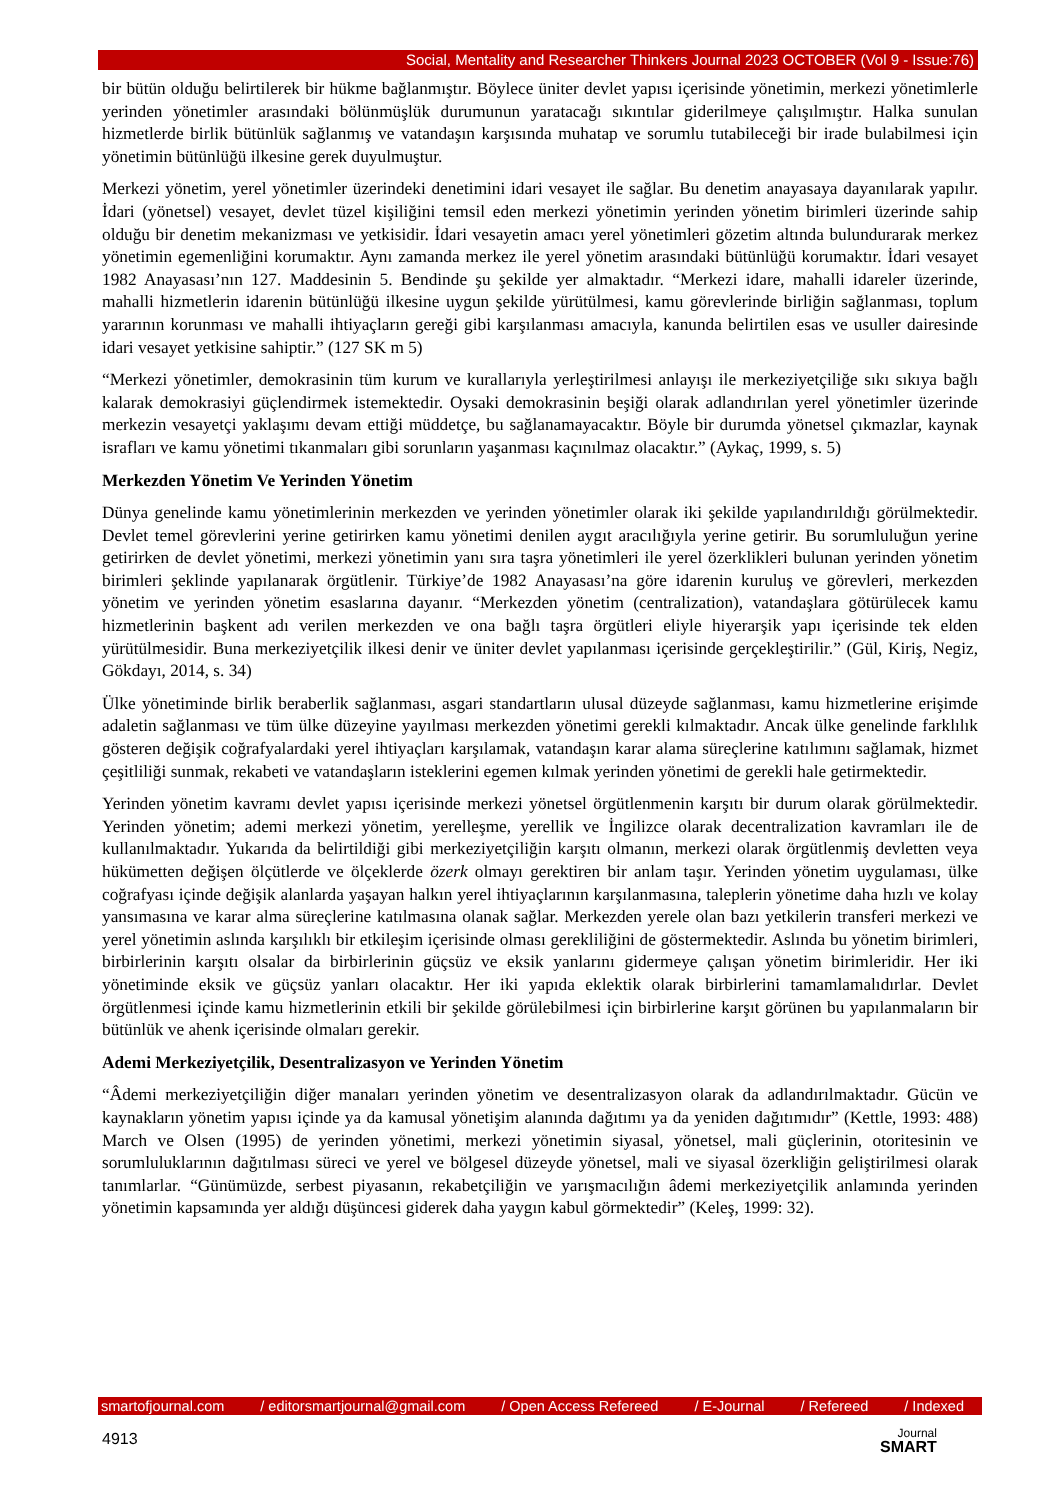Social, Mentality and Researcher Thinkers Journal 2023 OCTOBER (Vol 9 - Issue:76)
bir bütün olduğu belirtilerek bir hükme bağlanmıştır. Böylece üniter devlet yapısı içerisinde yönetimin, merkezi yönetimlerle yerinden yönetimler arasındaki bölünmüşlük durumunun yaratacağı sıkıntılar giderilmeye çalışılmıştır. Halka sunulan hizmetlerde birlik bütünlük sağlanmış ve vatandaşın karşısında muhatap ve sorumlu tutabileceği bir irade bulabilmesi için yönetimin bütünlüğü ilkesine gerek duyulmuştur.
Merkezi yönetim, yerel yönetimler üzerindeki denetimini idari vesayet ile sağlar. Bu denetim anayasaya dayanılarak yapılır. İdari (yönetsel) vesayet, devlet tüzel kişiliğini temsil eden merkezi yönetimin yerinden yönetim birimleri üzerinde sahip olduğu bir denetim mekanizması ve yetkisidir. İdari vesayetin amacı yerel yönetimleri gözetim altında bulundurarak merkez yönetimin egemenliğini korumaktır. Aynı zamanda merkez ile yerel yönetim arasındaki bütünlüğü korumaktır. İdari vesayet 1982 Anayasası’nın 127. Maddesinin 5. Bendinde şu şekilde yer almaktadır. “Merkezi idare, mahalli idareler üzerinde, mahalli hizmetlerin idarenin bütünlüğü ilkesine uygun şekilde yürütülmesi, kamu görevlerinde birliğin sağlanması, toplum yararının korunması ve mahalli ihtiyaçların gereği gibi karşılanması amacıyla, kanunda belirtilen esas ve usuller dairesinde idari vesayet yetkisine sahiptir.” (127 SK m 5)
“Merkezi yönetimler, demokrasinin tüm kurum ve kurallarıyla yerleştirilmesi anlayışı ile merkeziyetçiliğe sıkı sıkıya bağlı kalarak demokrasiyi güçlendirmek istemektedir. Oysaki demokrasinin beşiği olarak adlandırılan yerel yönetimler üzerinde merkezin vesayetçi yaklaşımı devam ettiği müddetçe, bu sağlanamayacaktır. Böyle bir durumda yönetsel çıkmazlar, kaynak israfları ve kamu yönetimi tıkanmaları gibi sorunların yaşanması kaçınılmaz olacaktır.” (Aykaç, 1999, s. 5)
Merkezden Yönetim Ve Yerinden Yönetim
Dünya genelinde kamu yönetimlerinin merkezden ve yerinden yönetimler olarak iki şekilde yapılandırıldığı görülmektedir. Devlet temel görevlerini yerine getirirken kamu yönetimi denilen aygıt aracılığıyla yerine getirir. Bu sorumluluğun yerine getirirken de devlet yönetimi, merkezi yönetimin yanı sıra taşra yönetimleri ile yerel özerklikleri bulunan yerinden yönetim birimleri şeklinde yapılanarak örgütlenir. Türkiye’de 1982 Anayasası’na göre idarenin kuruluş ve görevleri, merkezden yönetim ve yerinden yönetim esaslarına dayanır. “Merkezden yönetim (centralization), vatandaşlara götürülecek kamu hizmetlerinin başkent adı verilen merkezden ve ona bağlı taşra örgütleri eliyle hiyerarşik yapı içerisinde tek elden yürütülmesidir. Buna merkeziyetçilik ilkesi denir ve üniter devlet yapılanması içerisinde gerçekleştirilir.” (Gül, Kiriş, Negiz, Gökdayı, 2014, s. 34)
Ülke yönetiminde birlik beraberlik sağlanması, asgari standartların ulusal düzeyde sağlanması, kamu hizmetlerine erişimde adaletin sağlanması ve tüm ülke düzeyine yayılması merkezden yönetimi gerekli kılmaktadır. Ancak ülke genelinde farklılık gösteren değişik coğrafyalardaki yerel ihtiyaçları karşılamak, vatandaşın karar alama süreçlerine katılımını sağlamak, hizmet çeşitliliği sunmak, rekabeti ve vatandaşların isteklerini egemen kılmak yerinden yönetimi de gerekli hale getirmektedir.
Yerinden yönetim kavramı devlet yapısı içerisinde merkezi yönetsel örgütlenmenin karşıtı bir durum olarak görülmektedir. Yerinden yönetim; ademi merkezi yönetim, yerelleşme, yerellik ve İngilizce olarak decentralization kavramları ile de kullanılmaktadır. Yukarıda da belirtildiği gibi merkeziyetçiliğin karşıtı olmanın, merkezi olarak örgütlenmiş devletten veya hükümetten değişen ölçütlerde ve ölçeklerde özerk olmayı gerektiren bir anlam taşır. Yerinden yönetim uygulaması, ülke coğrafyası içinde değişik alanlarda yaşayan halkın yerel ihtiyaçlarının karşılanmasına, taleplerin yönetime daha hızlı ve kolay yansımasına ve karar alma süreçlerine katılmasına olanak sağlar. Merkezden yerele olan bazı yetkilerin transferi merkezi ve yerel yönetimin aslında karşılıklı bir etkileşim içerisinde olması gerekliliğini de göstermektedir. Aslında bu yönetim birimleri, birbirlerinin karşıtı olsalar da birbirlerinin güçsüz ve eksik yanlarını gidermeye çalışan yönetim birimleridir. Her iki yönetiminde eksik ve güçsüz yanları olacaktır. Her iki yapıda eklektik olarak birbirlerini tamamlamalıdırlar. Devlet örgütlenmesi içinde kamu hizmetlerinin etkili bir şekilde görülebilmesi için birbirlerine karşıt görünen bu yapılanmaların bir bütünlük ve ahenk içerisinde olmaları gerekir.
Ademi Merkeziyetçilik, Desentralizasyon ve Yerinden Yönetim
“Âdemi merkeziyetçiliğin diğer manaları yerinden yönetim ve desentralizasyon olarak da adlandırılmaktadır. Gücün ve kaynakların yönetim yapısı içinde ya da kamusal yönetişim alanında dağıtımı ya da yeniden dağıtımıdır” (Kettle, 1993: 488) March ve Olsen (1995) de yerinden yönetimi, merkezi yönetimin siyasal, yönetsel, mali güçlerinin, otoritesinin ve sorumluluklarının dağıtılması süreci ve yerel ve bölgesel düzeyde yönetsel, mali ve siyasal özerkliğin geliştirilmesi olarak tanımlarlar. “Günümüzde, serbest piyasanın, rekabetçiliğin ve yarışmacılığın âdemi merkeziyetçilik anlamında yerinden yönetimin kapsamında yer aldığı düşüncesi giderek daha yaygın kabul görmektedir” (Keleş, 1999: 32).
smartofjournal.com / editorsmartjournal@gmail.com / Open Access Refereed / E-Journal / Refereed / Indexed
4913
Journal
SMART